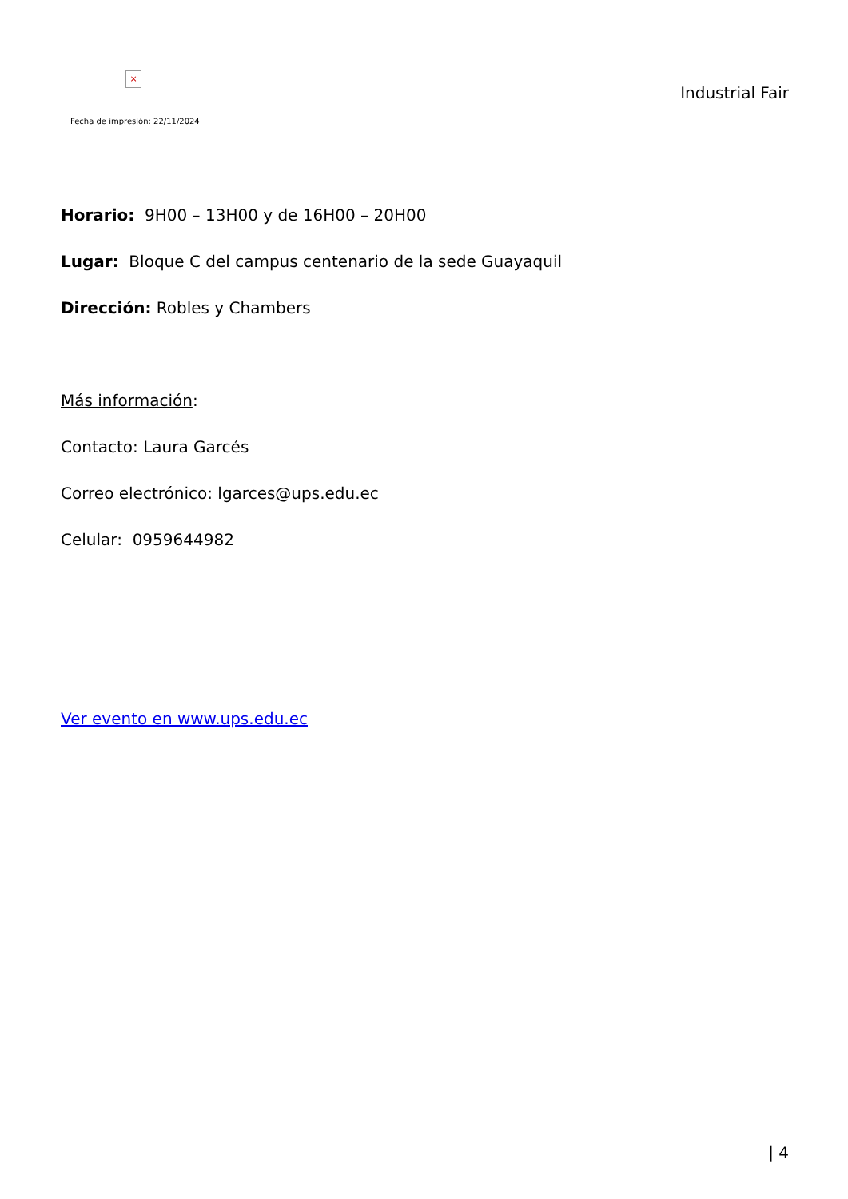×
Fecha de impresión: 22/11/2024
Industrial Fair
Horario: 9H00 – 13H00 y de 16H00 – 20H00
Lugar: Bloque C del campus centenario de la sede Guayaquil
Dirección: Robles y Chambers
Más información:
Contacto: Laura Garcés
Correo electrónico: lgarces@ups.edu.ec
Celular: 0959644982
Ver evento en www.ups.edu.ec
| 4